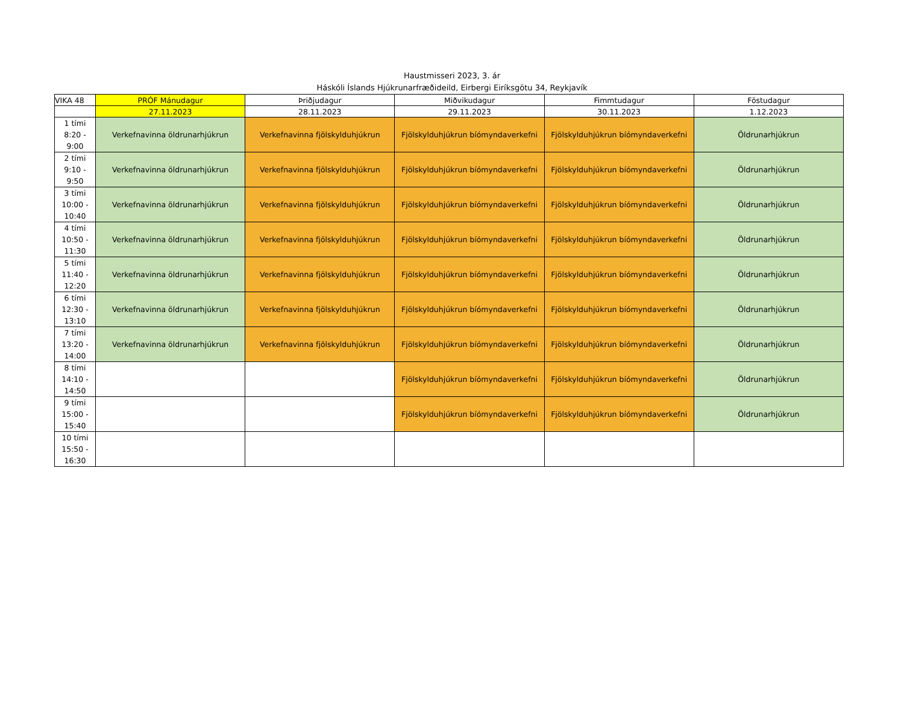Haustmisseri 2023, 3. ár
Háskóli Íslands Hjúkrunarfræðideild, Eirbergi Eiríksgötu 34, Reykjavík
| VIKA 48 | PRÓF Mánudagur | Þriðjudagur | Miðvikudagur | Fimmtudagur | Föstudagur |
| | 27.11.2023 | 28.11.2023 | 29.11.2023 | 30.11.2023 | 1.12.2023 |
| 1 tími 8:20 - 9:00 | Verkefnavinna öldrunarhjúkrun | Verkefnavinna fjölskylduhjúkrun | Fjölskylduhjúkrun bíómyndaverkefni | Fjölskylduhjúkrun bíómyndaverkefni | Öldrunarhjúkrun |
| 2 tími 9:10 - 9:50 | Verkefnavinna öldrunarhjúkrun | Verkefnavinna fjölskylduhjúkrun | Fjölskylduhjúkrun bíómyndaverkefni | Fjölskylduhjúkrun bíómyndaverkefni | Öldrunarhjúkrun |
| 3 tími 10:00 - 10:40 | Verkefnavinna öldrunarhjúkrun | Verkefnavinna fjölskylduhjúkrun | Fjölskylduhjúkrun bíómyndaverkefni | Fjölskylduhjúkrun bíómyndaverkefni | Öldrunarhjúkrun |
| 4 tími 10:50 - 11:30 | Verkefnavinna öldrunarhjúkrun | Verkefnavinna fjölskylduhjúkrun | Fjölskylduhjúkrun bíómyndaverkefni | Fjölskylduhjúkrun bíómyndaverkefni | Öldrunarhjúkrun |
| 5 tími 11:40 - 12:20 | Verkefnavinna öldrunarhjúkrun | Verkefnavinna fjölskylduhjúkrun | Fjölskylduhjúkrun bíómyndaverkefni | Fjölskylduhjúkrun bíómyndaverkefni | Öldrunarhjúkrun |
| 6 tími 12:30 - 13:10 | Verkefnavinna öldrunarhjúkrun | Verkefnavinna fjölskylduhjúkrun | Fjölskylduhjúkrun bíómyndaverkefni | Fjölskylduhjúkrun bíómyndaverkefni | Öldrunarhjúkrun |
| 7 tími 13:20 - 14:00 | Verkefnavinna öldrunarhjúkrun | Verkefnavinna fjölskylduhjúkrun | Fjölskylduhjúkrun bíómyndaverkefni | Fjölskylduhjúkrun bíómyndaverkefni | Öldrunarhjúkrun |
| 8 tími 14:10 - 14:50 | | | Fjölskylduhjúkrun bíómyndaverkefni | Fjölskylduhjúkrun bíómyndaverkefni | Öldrunarhjúkrun |
| 9 tími 15:00 - 15:40 | | | Fjölskylduhjúkrun bíómyndaverkefni | Fjölskylduhjúkrun bíómyndaverkefni | Öldrunarhjúkrun |
| 10 tími 15:50 - 16:30 | | | | | |